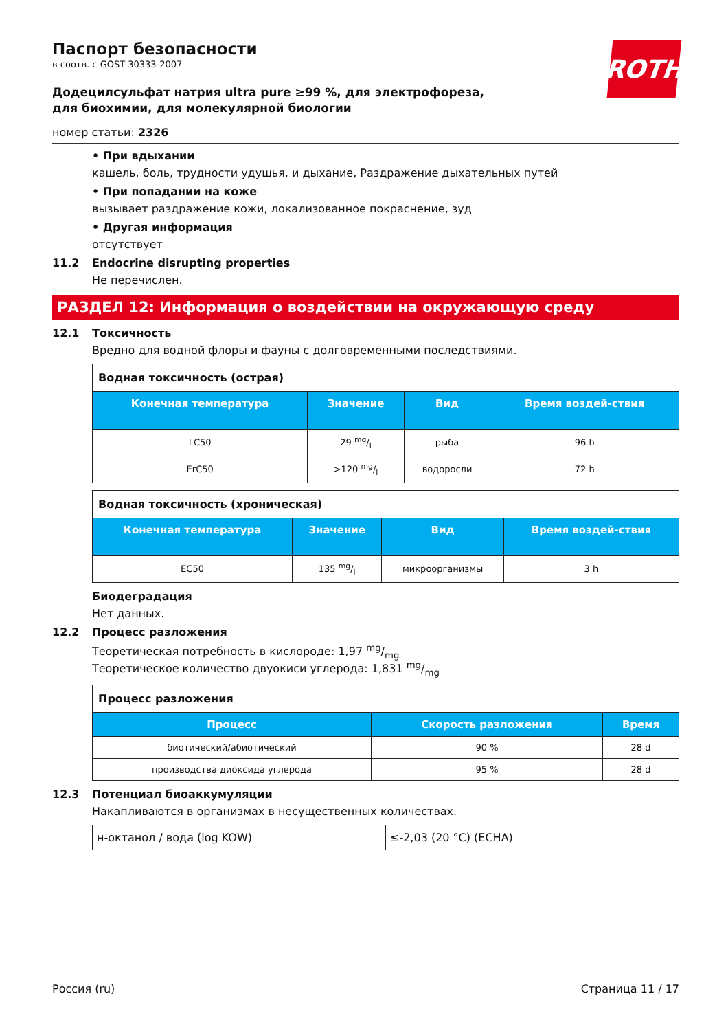ROTH
Паспорт безопасности
в соотв. с GOST 30333-2007
Додецилсульфат натрия ultra pure ≥99 %, для электрофореза, для биохимии, для молекулярной биологии
номер статьи: 2326
• При вдыхании
кашель, боль, трудности удушья, и дыхание, Раздражение дыхательных путей
• При попадании на коже
вызывает раздражение кожи, локализованное покраснение, зуд
• Другая информация
отсутствует
11.2 Endocrine disrupting properties
Не перечислен.
РАЗДЕЛ 12: Информация о воздействии на окружающую среду
12.1 Токсичность
Вредно для водной флоры и фауны с долговременными последствиями.
| Водная токсичность (острая) | | | |
| Конечная температура | Значение | Вид | Время воздей-ствия |
| LC50 | 29 mg/l | рыба | 96 h |
| ErC50 | >120 mg/l | водоросли | 72 h |
| Водная токсичность (хроническая) | | | |
| Конечная температура | Значение | Вид | Время воздей-ствия |
| EC50 | 135 mg/l | микроорганизмы | 3 h |
Биодеградация
Нет данных.
12.2 Процесс разложения
Теоретическая потребность в кислороде: 1,97 mg/mg
Теоретическое количество двуокиси углерода: 1,831 mg/mg
| Процесс разложения | | |
| Процесс | Скорость разложения | Время |
| биотический/абиотический | 90 % | 28 d |
| производства диоксида углерода | 95 % | 28 d |
12.3 Потенциал биоаккумуляции
Накапливаются в организмах в несущественных количествах.
| н-октанол / вода (log KOW) | ≤-2,03 (20 °C) (ECHA) |
Россия (ru) Страница 11 / 17